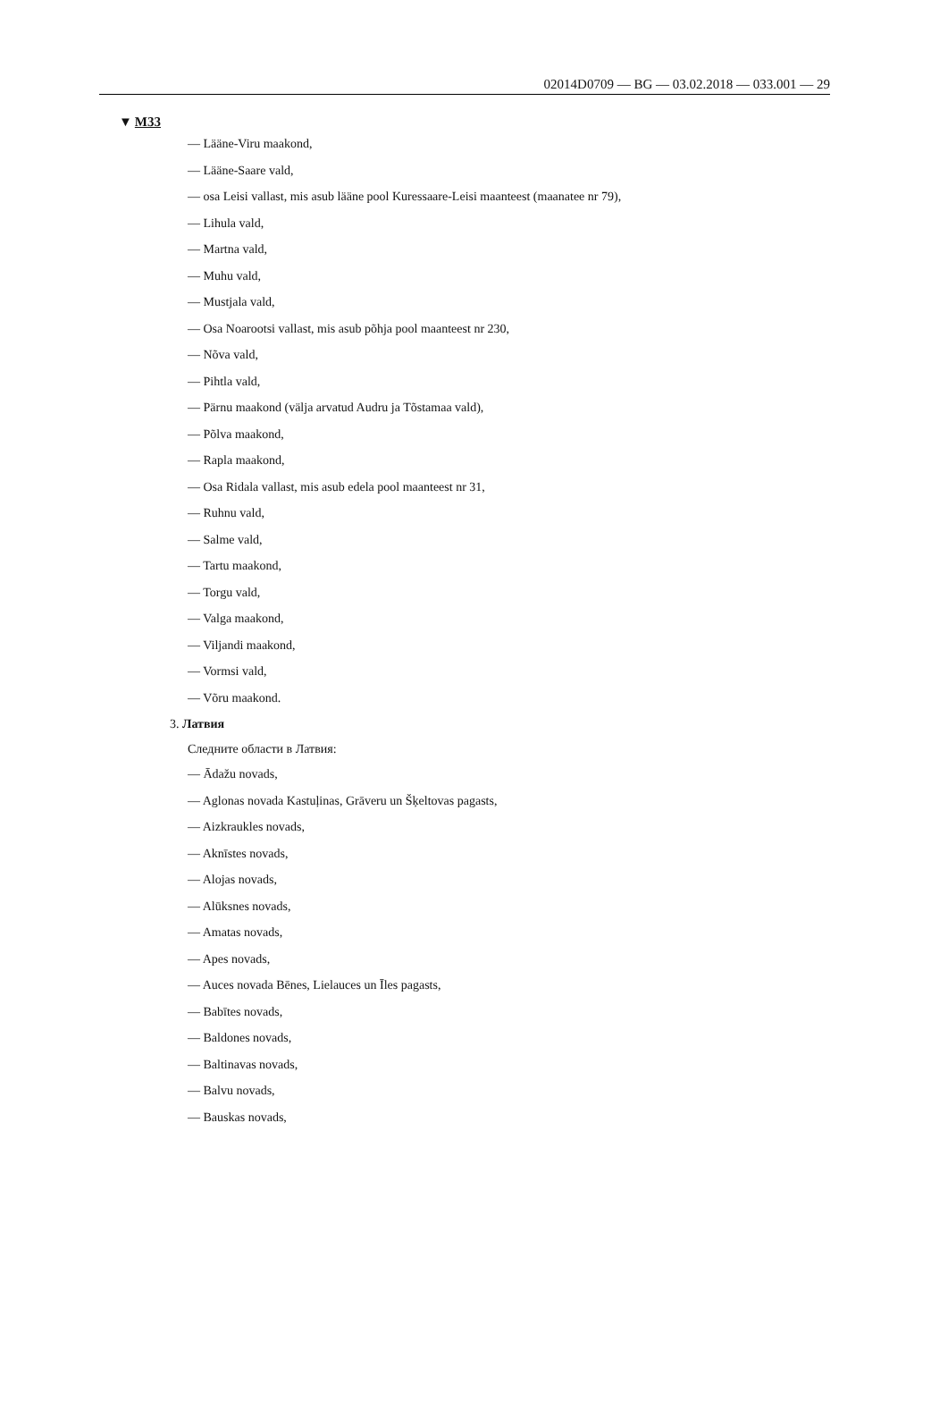02014D0709 — BG — 03.02.2018 — 033.001 — 29
▼ M33
— Lääne-Viru maakond,
— Lääne-Saare vald,
— osa Leisi vallast, mis asub lääne pool Kuressaare-Leisi maanteest (maanatee nr 79),
— Lihula vald,
— Martna vald,
— Muhu vald,
— Mustjala vald,
— Osa Noarootsi vallast, mis asub põhja pool maanteest nr 230,
— Nõva vald,
— Pihtla vald,
— Pärnu maakond (välja arvatud Audru ja Tõstamaa vald),
— Põlva maakond,
— Rapla maakond,
— Osa Ridala vallast, mis asub edela pool maanteest nr 31,
— Ruhnu vald,
— Salme vald,
— Tartu maakond,
— Torgu vald,
— Valga maakond,
— Viljandi maakond,
— Vormsi vald,
— Võru maakond.
3. Латвия
Следните области в Латвия:
— Ādažu novads,
— Aglonas novada Kastuļinas, Grāveru un Šķeltovas pagasts,
— Aizkraukles novads,
— Aknīstes novads,
— Alojas novads,
— Alūksnes novads,
— Amatas novads,
— Apes novads,
— Auces novada Bēnes, Lielauces un Īles pagasts,
— Babītes novads,
— Baldones novads,
— Baltinavas novads,
— Balvu novads,
— Bauskas novads,